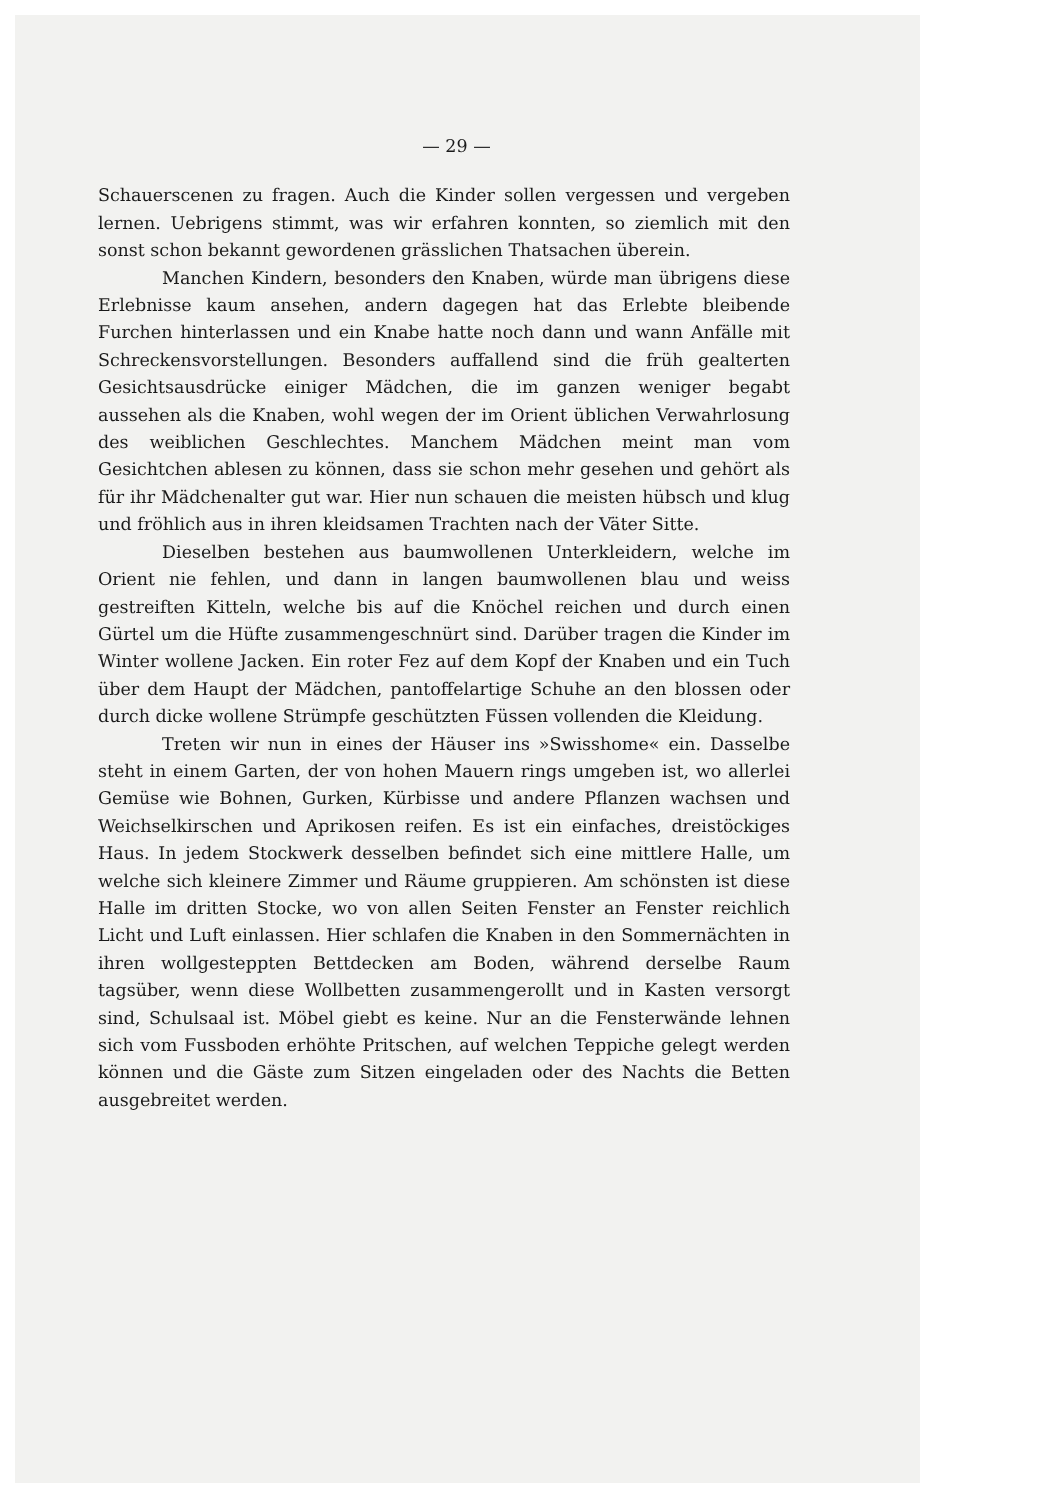— 29 —
Schauerscenen zu fragen. Auch die Kinder sollen vergessen und vergeben lernen. Uebrigens stimmt, was wir erfahren konnten, so ziemlich mit den sonst schon bekannt gewordenen grässlichen Thatsachen überein.
Manchen Kindern, besonders den Knaben, würde man übrigens diese Erlebnisse kaum ansehen, andern dagegen hat das Erlebte bleibende Furchen hinterlassen und ein Knabe hatte noch dann und wann Anfälle mit Schreckensvorstellungen. Besonders auffallend sind die früh gealterten Gesichtsausdrücke einiger Mädchen, die im ganzen weniger begabt aussehen als die Knaben, wohl wegen der im Orient üblichen Verwahrlosung des weiblichen Geschlechtes. Manchem Mädchen meint man vom Gesichtchen ablesen zu können, dass sie schon mehr gesehen und gehört als für ihr Mädchenalter gut war. Hier nun schauen die meisten hübsch und klug und fröhlich aus in ihren kleidsamen Trachten nach der Väter Sitte.
Dieselben bestehen aus baumwollenen Unterkleidern, welche im Orient nie fehlen, und dann in langen baumwollenen blau und weiss gestreiften Kitteln, welche bis auf die Knöchel reichen und durch einen Gürtel um die Hüfte zusammengeschnürt sind. Darüber tragen die Kinder im Winter wollene Jacken. Ein roter Fez auf dem Kopf der Knaben und ein Tuch über dem Haupt der Mädchen, pantoffelartige Schuhe an den blossen oder durch dicke wollene Strümpfe geschützten Füssen vollenden die Kleidung.
Treten wir nun in eines der Häuser ins »Swisshome« ein. Dasselbe steht in einem Garten, der von hohen Mauern rings umgeben ist, wo allerlei Gemüse wie Bohnen, Gurken, Kürbisse und andere Pflanzen wachsen und Weichselkirschen und Aprikosen reifen. Es ist ein einfaches, dreistöckiges Haus. In jedem Stockwerk desselben befindet sich eine mittlere Halle, um welche sich kleinere Zimmer und Räume gruppieren. Am schönsten ist diese Halle im dritten Stocke, wo von allen Seiten Fenster an Fenster reichlich Licht und Luft einlassen. Hier schlafen die Knaben in den Sommernächten in ihren wollgesteppten Bettdecken am Boden, während derselbe Raum tagsüber, wenn diese Wollbetten zusammengerollt und in Kasten versorgt sind, Schulsaal ist. Möbel giebt es keine. Nur an die Fensterwände lehnen sich vom Fussboden erhöhte Pritschen, auf welchen Teppiche gelegt werden können und die Gäste zum Sitzen eingeladen oder des Nachts die Betten ausgebreitet werden.